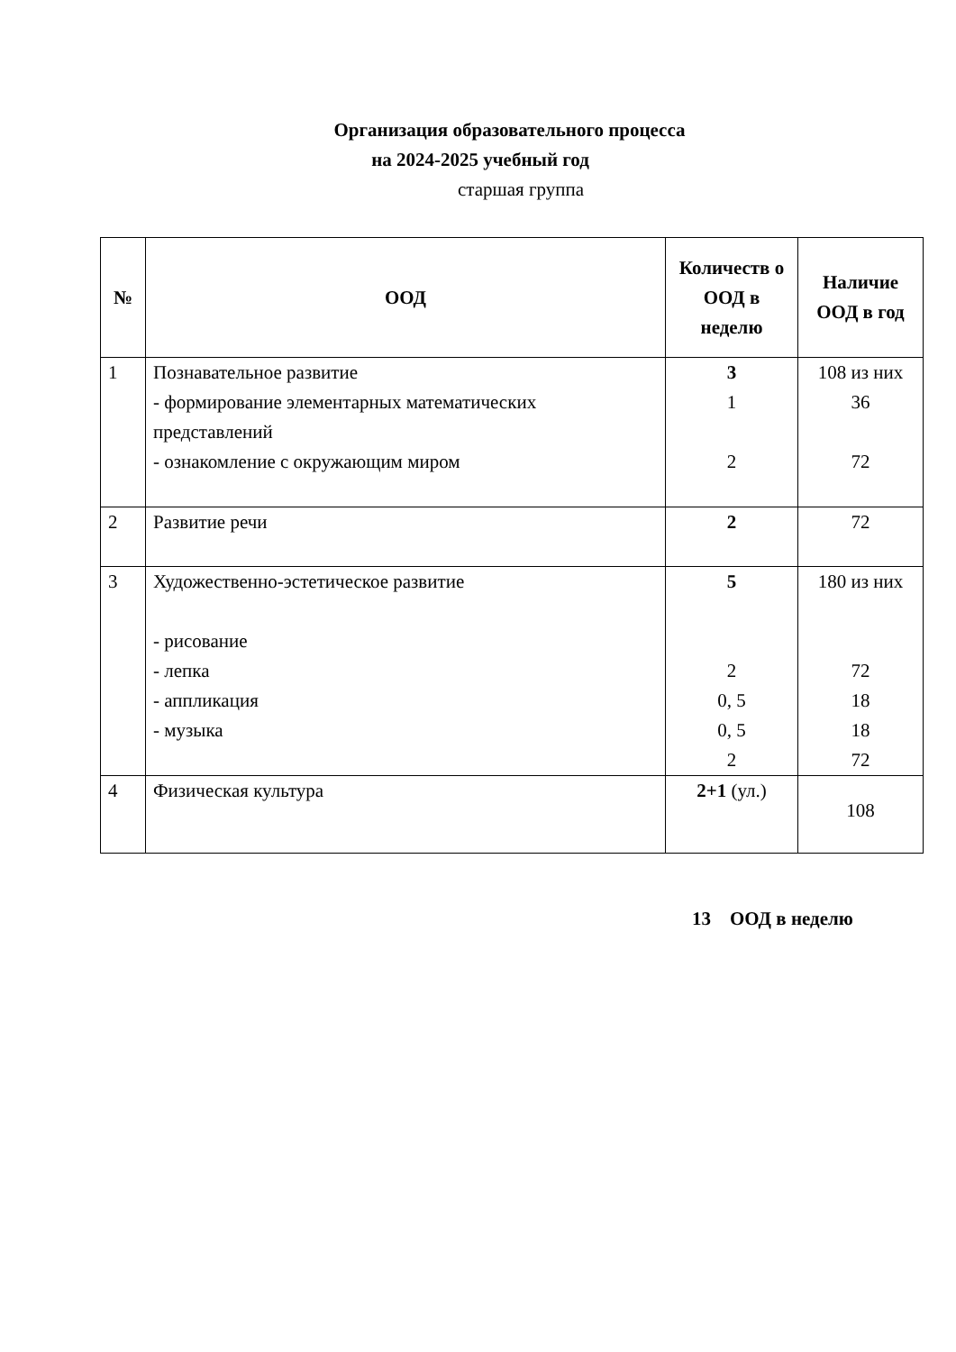Организация образовательного процесса
на 2024-2025 учебный год
старшая группа
| № | ООД | Количеств о ООД в неделю | Наличие ООД в год |
| --- | --- | --- | --- |
| 1 | Познавательное развитие - формирование элементарных математических представлений - ознакомление с окружающим миром | 3 1 2 | 108 из них 36 72 |
| 2 | Развитие речи | 2 | 72 |
| 3 | Художественно-эстетическое развитие - рисование - лепка - аппликация - музыка | 5 2 0, 5 0, 5 2 | 180 из них 72 18 18 72 |
| 4 | Физическая культура | 2+1 (ул.) | 108 |
13 ООД в неделю